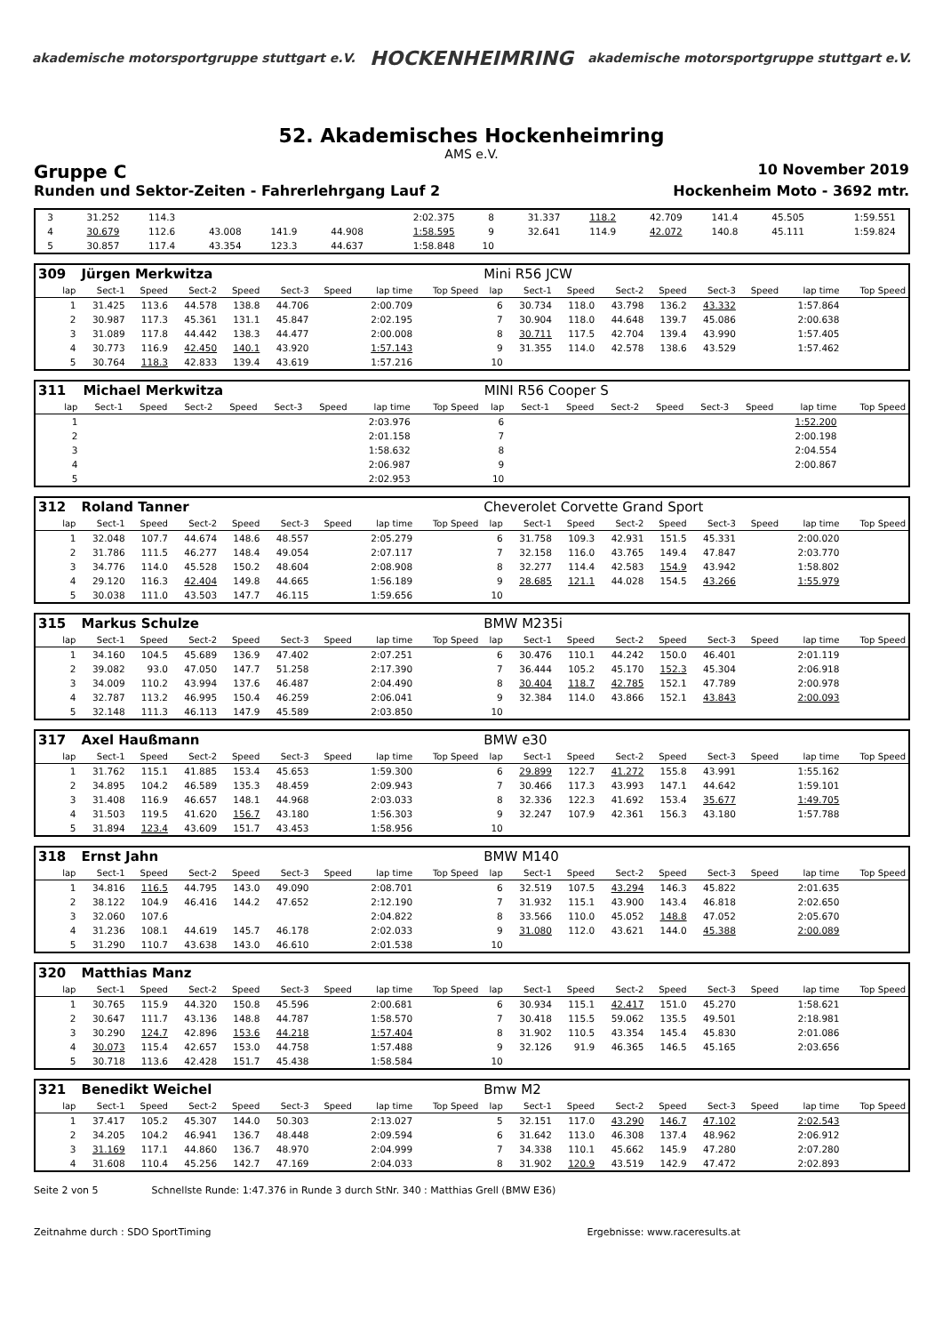akademische motorsportgruppe stuttgart e.V.
HOCKENHEIMRING
akademische motorsportgruppe stuttgart e.V.
52. Akademisches Hockenheimring
AMS e.V.
Gruppe C 10 November 2019
Runden und Sektor-Zeiten - Fahrerlehrgang Lauf 2 Hockenheim Moto - 3692 mtr.
| 3 | 31.252 | 114.3 | | | | | 2:02.375 | | 8 | 31.337 | 118.2 | 42.709 | 141.4 | 45.505 | | 1:59.551 | |
| 4 | 30.679 | 112.6 | 43.008 | 141.9 | 44.908 | | 1:58.595 | | 9 | 32.641 | 114.9 | 42.072 | 140.8 | 45.111 | | 1:59.824 | |
| 5 | 30.857 | 117.4 | 43.354 | 123.3 | 44.637 | | 1:58.848 | | 10 | | | | | | | | |
| 309 | Jürgen Merkwitza | | | | | | | | Mini R56 JCW | | | | | | | | |
| lap | Sect-1 | Speed | Sect-2 | Speed | Sect-3 | Speed | lap time | Top Speed | lap | Sect-1 | Speed | Sect-2 | Speed | Sect-3 | Speed | lap time | Top Speed |
| 1 | 31.425 | 113.6 | 44.578 | 138.8 | 44.706 | | 2:00.709 | | 6 | 30.734 | 118.0 | 43.798 | 136.2 | 43.332 | | 1:57.864 | |
| 2 | 30.987 | 117.3 | 45.361 | 131.1 | 45.847 | | 2:02.195 | | 7 | 30.904 | 118.0 | 44.648 | 139.7 | 45.086 | | 2:00.638 | |
| 3 | 31.089 | 117.8 | 44.442 | 138.3 | 44.477 | | 2:00.008 | | 8 | 30.711 | 117.5 | 42.704 | 139.4 | 43.990 | | 1:57.405 | |
| 4 | 30.773 | 116.9 | 42.450 | 140.1 | 43.920 | | 1:57.143 | | 9 | 31.355 | 114.0 | 42.578 | 138.6 | 43.529 | | 1:57.462 | |
| 5 | 30.764 | 118.3 | 42.833 | 139.4 | 43.619 | | 1:57.216 | | 10 | | | | | | | | |
| 311 | Michael Merkwitza | | | | | | | | MINI R56 Cooper S | | | | | | | | |
| lap | Sect-1 | Speed | Sect-2 | Speed | Sect-3 | Speed | lap time | Top Speed | lap | Sect-1 | Speed | Sect-2 | Speed | Sect-3 | Speed | lap time | Top Speed |
| 1 | | | | | | | 2:03.976 | | 6 | | | | | | | 1:52.200 | |
| 2 | | | | | | | 2:01.158 | | 7 | | | | | | | 2:00.198 | |
| 3 | | | | | | | 1:58.632 | | 8 | | | | | | | 2:04.554 | |
| 4 | | | | | | | 2:06.987 | | 9 | | | | | | | 2:00.867 | |
| 5 | | | | | | | 2:02.953 | | 10 | | | | | | | | |
| 312 | Roland Tanner | | | | | | | | Cheverolet Corvette Grand Sport | | | | | | | | |
| lap | Sect-1 | Speed | Sect-2 | Speed | Sect-3 | Speed | lap time | Top Speed | lap | Sect-1 | Speed | Sect-2 | Speed | Sect-3 | Speed | lap time | Top Speed |
| 1 | 32.048 | 107.7 | 44.674 | 148.6 | 48.557 | | 2:05.279 | | 6 | 31.758 | 109.3 | 42.931 | 151.5 | 45.331 | | 2:00.020 | |
| 2 | 31.786 | 111.5 | 46.277 | 148.4 | 49.054 | | 2:07.117 | | 7 | 32.158 | 116.0 | 43.765 | 149.4 | 47.847 | | 2:03.770 | |
| 3 | 34.776 | 114.0 | 45.528 | 150.2 | 48.604 | | 2:08.908 | | 8 | 32.277 | 114.4 | 42.583 | 154.9 | 43.942 | | 1:58.802 | |
| 4 | 29.120 | 116.3 | 42.404 | 149.8 | 44.665 | | 1:56.189 | | 9 | 28.685 | 121.1 | 44.028 | 154.5 | 43.266 | | 1:55.979 | |
| 5 | 30.038 | 111.0 | 43.503 | 147.7 | 46.115 | | 1:59.656 | | 10 | | | | | | | | |
| 315 | Markus Schulze | | | | | | | | BMW M235i | | | | | | | | |
| lap | Sect-1 | Speed | Sect-2 | Speed | Sect-3 | Speed | lap time | Top Speed | lap | Sect-1 | Speed | Sect-2 | Speed | Sect-3 | Speed | lap time | Top Speed |
| 1 | 34.160 | 104.5 | 45.689 | 136.9 | 47.402 | | 2:07.251 | | 6 | 30.476 | 110.1 | 44.242 | 150.0 | 46.401 | | 2:01.119 | |
| 2 | 39.082 | 93.0 | 47.050 | 147.7 | 51.258 | | 2:17.390 | | 7 | 36.444 | 105.2 | 45.170 | 152.3 | 45.304 | | 2:06.918 | |
| 3 | 34.009 | 110.2 | 43.994 | 137.6 | 46.487 | | 2:04.490 | | 8 | 30.404 | 118.7 | 42.785 | 152.1 | 47.789 | | 2:00.978 | |
| 4 | 32.787 | 113.2 | 46.995 | 150.4 | 46.259 | | 2:06.041 | | 9 | 32.384 | 114.0 | 43.866 | 152.1 | 43.843 | | 2:00.093 | |
| 5 | 32.148 | 111.3 | 46.113 | 147.9 | 45.589 | | 2:03.850 | | 10 | | | | | | | | |
| 317 | Axel Haußmann | | | | | | | | BMW e30 | | | | | | | | |
| lap | Sect-1 | Speed | Sect-2 | Speed | Sect-3 | Speed | lap time | Top Speed | lap | Sect-1 | Speed | Sect-2 | Speed | Sect-3 | Speed | lap time | Top Speed |
| 1 | 31.762 | 115.1 | 41.885 | 153.4 | 45.653 | | 1:59.300 | | 6 | 29.899 | 122.7 | 41.272 | 155.8 | 43.991 | | 1:55.162 | |
| 2 | 34.895 | 104.2 | 46.589 | 135.3 | 48.459 | | 2:09.943 | | 7 | 30.466 | 117.3 | 43.993 | 147.1 | 44.642 | | 1:59.101 | |
| 3 | 31.408 | 116.9 | 46.657 | 148.1 | 44.968 | | 2:03.033 | | 8 | 32.336 | 122.3 | 41.692 | 153.4 | 35.677 | | 1:49.705 | |
| 4 | 31.503 | 119.5 | 41.620 | 156.7 | 43.180 | | 1:56.303 | | 9 | 32.247 | 107.9 | 42.361 | 156.3 | 43.180 | | 1:57.788 | |
| 5 | 31.894 | 123.4 | 43.609 | 151.7 | 43.453 | | 1:58.956 | | 10 | | | | | | | | |
| 318 | Ernst Jahn | | | | | | | | BMW M140 | | | | | | | | |
| lap | Sect-1 | Speed | Sect-2 | Speed | Sect-3 | Speed | lap time | Top Speed | lap | Sect-1 | Speed | Sect-2 | Speed | Sect-3 | Speed | lap time | Top Speed |
| 1 | 34.816 | 116.5 | 44.795 | 143.0 | 49.090 | | 2:08.701 | | 6 | 32.519 | 107.5 | 43.294 | 146.3 | 45.822 | | 2:01.635 | |
| 2 | 38.122 | 104.9 | 46.416 | 144.2 | 47.652 | | 2:12.190 | | 7 | 31.932 | 115.1 | 43.900 | 143.4 | 46.818 | | 2:02.650 | |
| 3 | 32.060 | 107.6 | | | | | 2:04.822 | | 8 | 33.566 | 110.0 | 45.052 | 148.8 | 47.052 | | 2:05.670 | |
| 4 | 31.236 | 108.1 | 44.619 | 145.7 | 46.178 | | 2:02.033 | | 9 | 31.080 | 112.0 | 43.621 | 144.0 | 45.388 | | 2:00.089 | |
| 5 | 31.290 | 110.7 | 43.638 | 143.0 | 46.610 | | 2:01.538 | | 10 | | | | | | | | |
| 320 | Matthias Manz | | | | | | | | | | | | | | | | |
| lap | Sect-1 | Speed | Sect-2 | Speed | Sect-3 | Speed | lap time | Top Speed | lap | Sect-1 | Speed | Sect-2 | Speed | Sect-3 | Speed | lap time | Top Speed |
| 1 | 30.765 | 115.9 | 44.320 | 150.8 | 45.596 | | 2:00.681 | | 6 | 30.934 | 115.1 | 42.417 | 151.0 | 45.270 | | 1:58.621 | |
| 2 | 30.647 | 111.7 | 43.136 | 148.8 | 44.787 | | 1:58.570 | | 7 | 30.418 | 115.5 | 59.062 | 135.5 | 49.501 | | 2:18.981 | |
| 3 | 30.290 | 124.7 | 42.896 | 153.6 | 44.218 | | 1:57.404 | | 8 | 31.902 | 110.5 | 43.354 | 145.4 | 45.830 | | 2:01.086 | |
| 4 | 30.073 | 115.4 | 42.657 | 153.0 | 44.758 | | 1:57.488 | | 9 | 32.126 | 91.9 | 46.365 | 146.5 | 45.165 | | 2:03.656 | |
| 5 | 30.718 | 113.6 | 42.428 | 151.7 | 45.438 | | 1:58.584 | | 10 | | | | | | | | |
| 321 | Benedikt Weichel | | | | | | | | Bmw M2 | | | | | | | | |
| lap | Sect-1 | Speed | Sect-2 | Speed | Sect-3 | Speed | lap time | Top Speed | lap | Sect-1 | Speed | Sect-2 | Speed | Sect-3 | Speed | lap time | Top Speed |
| 1 | 37.417 | 105.2 | 45.307 | 144.0 | 50.303 | | 2:13.027 | | 5 | 32.151 | 117.0 | 43.290 | 146.7 | 47.102 | | 2:02.543 | |
| 2 | 34.205 | 104.2 | 46.941 | 136.7 | 48.448 | | 2:09.594 | | 6 | 31.642 | 113.0 | 46.308 | 137.4 | 48.962 | | 2:06.912 | |
| 3 | 31.169 | 117.1 | 44.860 | 136.7 | 48.970 | | 2:04.999 | | 7 | 34.338 | 110.1 | 45.662 | 145.9 | 47.280 | | 2:07.280 | |
| 4 | 31.608 | 110.4 | 45.256 | 142.7 | 47.169 | | 2:04.033 | | 8 | 31.902 | 120.9 | 43.519 | 142.9 | 47.472 | | 2:02.893 | |
Seite 2 von 5 Schnellste Runde: 1:47.376 in Runde 3 durch StNr. 340 : Matthias Grell (BMW E36)
Zeitnahme durch : SDO SportTiming Ergebnisse: www.raceresults.at